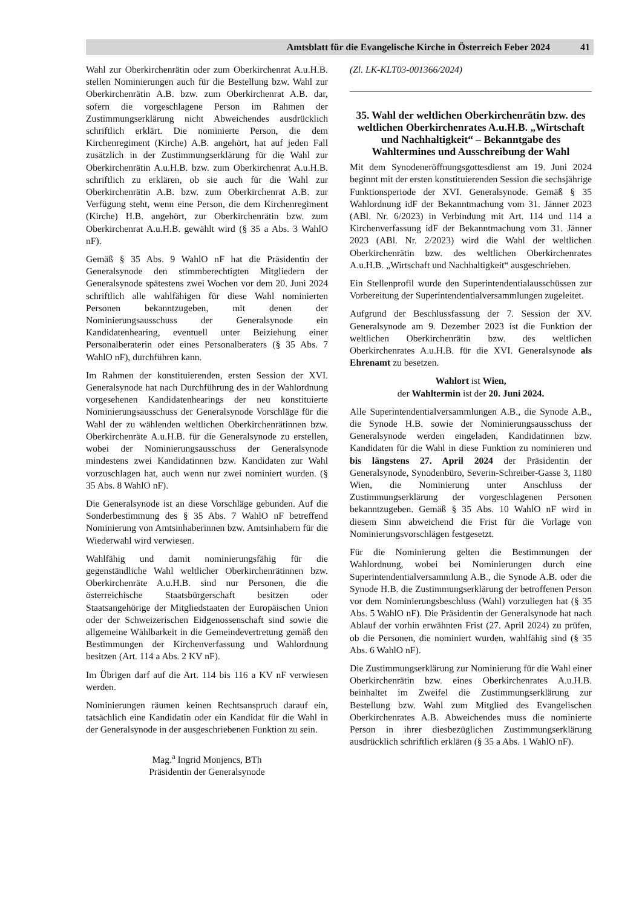Amtsblatt für die Evangelische Kirche in Österreich Feber 2024 41
Wahl zur Oberkirchenrätin oder zum Oberkirchenrat A.u.H.B. stellen Nominierungen auch für die Bestellung bzw. Wahl zur Oberkirchenrätin A.B. bzw. zum Oberkirchenrat A.B. dar, sofern die vorgeschlagene Person im Rahmen der Zustimmungserklärung nicht Abweichendes ausdrücklich schriftlich erklärt. Die nominierte Person, die dem Kirchenregiment (Kirche) A.B. angehört, hat auf jeden Fall zusätzlich in der Zustimmungserklärung für die Wahl zur Oberkirchenrätin A.u.H.B. bzw. zum Oberkirchenrat A.u.H.B. schriftlich zu erklären, ob sie auch für die Wahl zur Oberkirchenrätin A.B. bzw. zum Oberkirchenrat A.B. zur Verfügung steht, wenn eine Person, die dem Kirchenregiment (Kirche) H.B. angehört, zur Oberkirchenrätin bzw. zum Oberkirchenrat A.u.H.B. gewählt wird (§ 35 a Abs. 3 WahlO nF).
Gemäß § 35 Abs. 9 WahlO nF hat die Präsidentin der Generalsynode den stimmberechtigten Mitgliedern der Generalsynode spätestens zwei Wochen vor dem 20. Juni 2024 schriftlich alle wahlfähigen für diese Wahl nominierten Personen bekanntzugeben, mit denen der Nominierungsausschuss der Generalsynode ein Kandidatenhearing, eventuell unter Beiziehung einer Personalberaterin oder eines Personalberaters (§ 35 Abs. 7 WahlO nF), durchführen kann.
Im Rahmen der konstituierenden, ersten Session der XVI. Generalsynode hat nach Durchführung des in der Wahlordnung vorgesehenen Kandidatenhearings der neu konstituierte Nominierungsausschuss der Generalsynode Vorschläge für die Wahl der zu wählenden weltlichen Oberkirchenrätinnen bzw. Oberkirchenräte A.u.H.B. für die Generalsynode zu erstellen, wobei der Nominierungsausschuss der Generalsynode mindestens zwei Kandidatinnen bzw. Kandidaten zur Wahl vorzuschlagen hat, auch wenn nur zwei nominiert wurden. (§ 35 Abs. 8 WahlO nF).
Die Generalsynode ist an diese Vorschläge gebunden. Auf die Sonderbestimmung des § 35 Abs. 7 WahlO nF betreffend Nominierung von Amtsinhaberinnen bzw. Amtsinhabern für die Wiederwahl wird verwiesen.
Wahlfähig und damit nominierungsfähig für die gegenständliche Wahl weltlicher Oberkirchenrätinnen bzw. Oberkirchenräte A.u.H.B. sind nur Personen, die die österreichische Staatsbürgerschaft besitzen oder Staatsangehörige der Mitgliedstaaten der Europäischen Union oder der Schweizerischen Eidgenossenschaft sind sowie die allgemeine Wählbarkeit in die Gemeindevertretung gemäß den Bestimmungen der Kirchenverfassung und Wahlordnung besitzen (Art. 114 a Abs. 2 KV nF).
Im Übrigen darf auf die Art. 114 bis 116 a KV nF verwiesen werden.
Nominierungen räumen keinen Rechtsanspruch darauf ein, tatsächlich eine Kandidatin oder ein Kandidat für die Wahl in der Generalsynode in der ausgeschriebenen Funktion zu sein.
Mag.<sup>a</sup> Ingrid Monjencs, BTh
Präsidentin der Generalsynode
(Zl. LK-KLT03-001366/2024)
35. Wahl der weltlichen Oberkirchenrätin bzw. des weltlichen Oberkirchenrates A.u.H.B. „Wirtschaft und Nachhaltigkeit“ – Bekanntgabe des Wahltermines und Ausschreibung der Wahl
Mit dem Synodeneröffnungsgottesdienst am 19. Juni 2024 beginnt mit der ersten konstituierenden Session die sechsjährige Funktionsperiode der XVI. Generalsynode. Gemäß § 35 Wahlordnung idF der Bekanntmachung vom 31. Jänner 2023 (ABl. Nr. 6/2023) in Verbindung mit Art. 114 und 114 a Kirchenverfassung idF der Bekanntmachung vom 31. Jänner 2023 (ABl. Nr. 2/2023) wird die Wahl der weltlichen Oberkirchenrätin bzw. des weltlichen Oberkirchenrates A.u.H.B. „Wirtschaft und Nachhaltigkeit“ ausgeschrieben.
Ein Stellenprofil wurde den Superintendentialausschüssen zur Vorbereitung der Superintendentialversammlungen zugeleitet.
Aufgrund der Beschlussfassung der 7. Session der XV. Generalsynode am 9. Dezember 2023 ist die Funktion der weltlichen Oberkirchenrätin bzw. des weltlichen Oberkirchenrates A.u.H.B. für die XVI. Generalsynode als Ehrenamt zu besetzen.
Wahlort ist Wien,
der Wahltermin ist der 20. Juni 2024.
Alle Superintendentialversammlungen A.B., die Synode A.B., die Synode H.B. sowie der Nominierungsausschuss der Generalsynode werden eingeladen, Kandidatinnen bzw. Kandidaten für die Wahl in diese Funktion zu nominieren und bis längstens 27. April 2024 der Präsidentin der Generalsynode, Synodenbüro, Severin-Schreiber-Gasse 3, 1180 Wien, die Nominierung unter Anschluss der Zustimmungserklärung der vorgeschlagenen Personen bekanntzugeben. Gemäß § 35 Abs. 10 WahlO nF wird in diesem Sinn abweichend die Frist für die Vorlage von Nominierungsvorschlägen festgesetzt.
Für die Nominierung gelten die Bestimmungen der Wahlordnung, wobei bei Nominierungen durch eine Superintendentialversammlung A.B., die Synode A.B. oder die Synode H.B. die Zustimmungserklärung der betroffenen Person vor dem Nominierungsbeschluss (Wahl) vorzuliegen hat (§ 35 Abs. 5 WahlO nF). Die Präsidentin der Generalsynode hat nach Ablauf der vorhin erwähnten Frist (27. April 2024) zu prüfen, ob die Personen, die nominiert wurden, wahlfähig sind (§ 35 Abs. 6 WahlO nF).
Die Zustimmungserklärung zur Nominierung für die Wahl einer Oberkirchenrätin bzw. eines Oberkirchenrates A.u.H.B. beinhaltet im Zweifel die Zustimmungserklärung zur Bestellung bzw. Wahl zum Mitglied des Evangelischen Oberkirchenrates A.B. Abweichendes muss die nominierte Person in ihrer diesbezüglichen Zustimmungserklärung ausdrücklich schriftlich erklären (§ 35 a Abs. 1 WahlO nF).